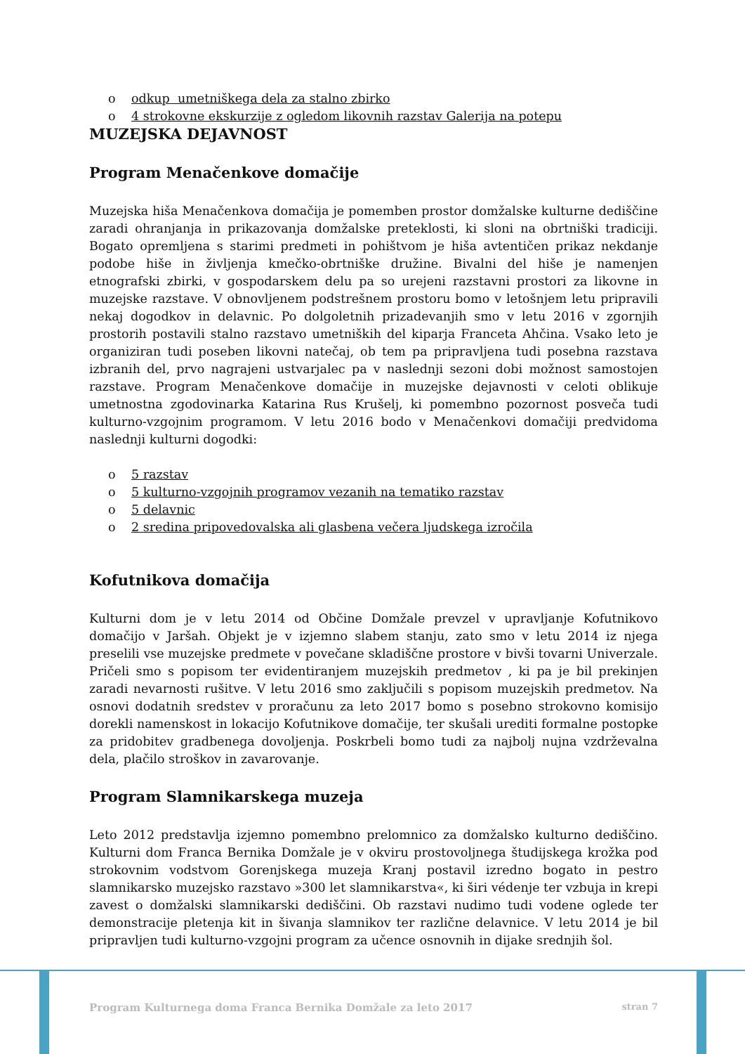o odkup umetniškega dela za stalno zbirko
o 4 strokovne ekskurzije z ogledom likovnih razstav Galerija na potepu
MUZEJSKA DEJAVNOST
Program Menačenkove domačije
Muzejska hiša Menačenkova domačija je pomemben prostor domžalske kulturne dediščine zaradi ohranjanja in prikazovanja domžalske preteklosti, ki sloni na obrtniški tradiciji. Bogato opremljena s starimi predmeti in pohištvom je hiša avtentičen prikaz nekdanje podobe hiše in življenja kmečko-obrtniške družine. Bivalni del hiše je namenjen etnografski zbirki, v gospodarskem delu pa so urejeni razstavni prostori za likovne in muzejske razstave. V obnovljenem podstrešnem prostoru bomo v letošnjem letu pripravili nekaj dogodkov in delavnic. Po dolgoletnih prizadevanjih smo v letu 2016 v zgornjih prostorih postavili stalno razstavo umetniških del kiparja Franceta Ahčina. Vsako leto je organiziran tudi poseben likovni natečaj, ob tem pa pripravljena tudi posebna razstava izbranih del, prvo nagrajeni ustvarjalec pa v naslednji sezoni dobi možnost samostojen razstave. Program Menačenkove domačije in muzejske dejavnosti v celoti oblikuje umetnostna zgodovinarka Katarina Rus Krušelj, ki pomembno pozornost posveča tudi kulturno-vzgojnim programom. V letu 2016 bodo v Menačenkovi domačiji predvidoma naslednji kulturni dogodki:
o 5 razstav
o 5 kulturno-vzgojnih programov vezanih na tematiko razstav
o 5 delavnic
o 2 sredina pripovedovalska ali glasbena večera ljudskega izročila
Kofutnikova domačija
Kulturni dom je v letu 2014 od Občine Domžale prevzel v upravljanje Kofutnikovo domačijo v Jaršah. Objekt je v izjemno slabem stanju, zato smo v letu 2014 iz njega preselili vse muzejske predmete v povečane skladiščne prostore v bivši tovarni Univerzale. Pričeli smo s popisom ter evidentiranjem muzejskih predmetov , ki pa je bil prekinjen zaradi nevarnosti rušitve. V letu 2016 smo zaključili s popisom muzejskih predmetov. Na osnovi dodatnih sredstev v proračunu za leto 2017 bomo s posebno strokovno komisijo dorekli namenskost in lokacijo Kofutnikove domačije, ter skušali urediti formalne postopke za pridobitev gradbenega dovoljenja. Poskrbeli bomo tudi za najbolj nujna vzdrževalna dela, plačilo stroškov in zavarovanje.
Program Slamnikarskega muzeja
Leto 2012 predstavlja izjemno pomembno prelomnico za domžalsko kulturno dediščino. Kulturni dom Franca Bernika Domžale je v okviru prostovoljnega študijskega krožka pod strokovnim vodstvom Gorenjskega muzeja Kranj postavil izredno bogato in pestro slamnikarsko muzejsko razstavo »300 let slamnikarstva«, ki širi védenje ter vzbuja in krepi zavest o domžalski slamnikarski dediščini. Ob razstavi nudimo tudi vodene oglede ter demonstracije pletenja kit in šivanja slamnikov ter različne delavnice. V letu 2014 je bil pripravljen tudi kulturno-vzgojni program za učence osnovnih in dijake srednjih šol.
Program Kulturnega doma Franca Bernika Domžale za leto 2017 stran 7